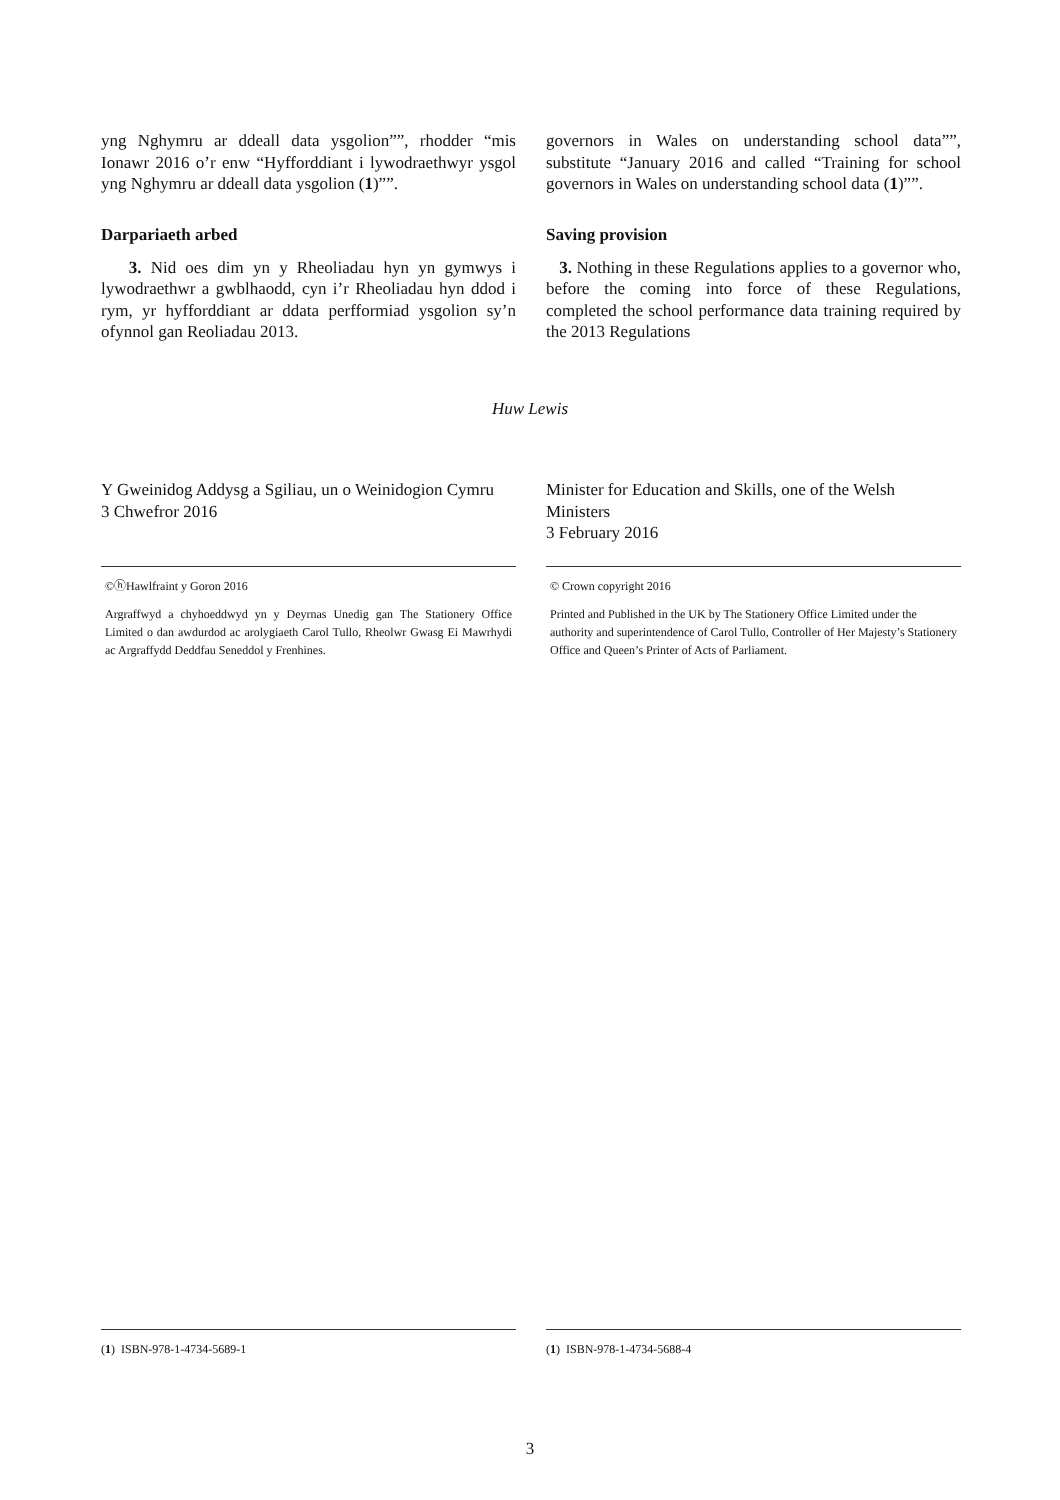yng Nghymru ar ddeall data ysgolion””, rhodder “mis Ionawr 2016 o’r enw “Hyfforddiant i lywodraethwyr ysgol yng Nghymru ar ddeall data ysgolion (1)””.
governors in Wales on understanding school data””, substitute “January 2016 and called “Training for school governors in Wales on understanding school data (1)””.
Darpariaeth arbed
3. Nid oes dim yn y Rheoliadau hyn yn gymwys i lywodraethwr a gwblhaodd, cyn i’r Rheoliadau hyn ddod i rym, yr hyfforddiant ar ddata perfformiad ysgolion sy’n ofynnol gan Reoliadau 2013.
Saving provision
3. Nothing in these Regulations applies to a governor who, before the coming into force of these Regulations, completed the school performance data training required by the 2013 Regulations
Huw Lewis
Y Gweinidog Addysg a Sgiliau, un o Weinidogion Cymru
3 Chwefror 2016
Minister for Education and Skills, one of the Welsh Ministers
3 February 2016
©ⓗHawlfraint y Goron 2016
Argraffwyd a chyhoeddwyd yn y Deyrnas Unedig gan The Stationery Office Limited o dan awdurdod ac arolygiaeth Carol Tullo, Rheolwr Gwasg Ei Mawrhydi ac Argraffydd Deddfau Seneddol y Frenhines.
© Crown copyright 2016
Printed and Published in the UK by The Stationery Office Limited under the authority and superintendence of Carol Tullo, Controller of Her Majesty’s Stationery Office and Queen’s Printer of Acts of Parliament.
(1) ISBN-978-1-4734-5689-1 (1) ISBN-978-1-4734-5688-4
3